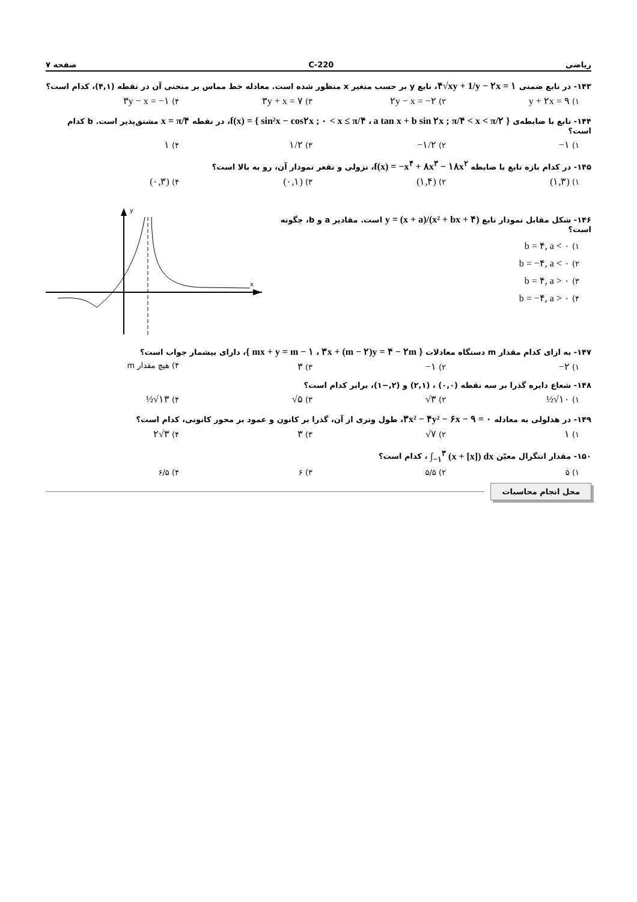ریاضی 220-C صفحه ۷
۱۴۳- در تابع ضمنی ۴√xy + 1/y − ۲x = ۱، تابع y بر حسب متغیر x منظور شده است. معادله خط مماس بر منحنی آن در نقطه (۴,۱)، کدام است؟
۱) y + ۲x = ۹
۲) ۲y − x = −۲
۳) ۳y + x = ۷
۴) ۳y − x = −۱
۱۴۴- تابع با ضابطه‌ی f(x) = { sin²x − cos۲x ; ۰ < x ≤ π/۴ ، a tan x + b sin ۲x ; π/۴ < x < π/۲ }، در نقطه x = π/۴ مشتق‌پذیر است. b کدام است؟
۱) −۱
۲) −۱/۲
۳) ۱/۲
۴) ۱
۱۴۵- در کدام بازه تابع با ضابطه f(x) = −x<sup>۴</sup> + ۸x<sup>۳</sup> − ۱۸x<sup>۲</sup>، نزولی و تقعر نمودار آن، رو به بالا است؟
۱) (۱,۳)
۲) (۱,۴)
۳) (۰,۱)
۴) (۰,۳)
۱۴۶- شکل مقابل نمودار تابع y = (x + a)/(x² + bx + ۴) است. مقادیر a و b، چگونه است؟
۱) b = ۴, a < ۰
۲) b = −۴, a < ۰
۳) b = ۴, a > ۰
۴) b = −۴, a > ۰
y
x
۱۴۷- به ازای کدام مقدار m دستگاه معادلات { mx + y = m − ۱ ، ۳x + (m − ۲)y = ۴ − ۲m }، دارای بیشمار جواب است؟
۱) −۲
۲) −۱
۳) ۳
۴) هیچ مقدار m
۱۴۸- شعاع دایره گذرا بر سه نقطه (۰,۰) ، (۲,۱) و (۲,−۱)، برابر کدام است؟
۱) ½√۱۰
۲) √۳
۳) √۵
۴) ½√۱۳
۱۴۹- در هذلولی به معادله ۳x² − ۴y² − ۶x − ۹ = ۰، طول وتری از آن، گذرا بر کانون و عمود بر محور کانونی، کدام است؟
۱) ۱
۲) √۷
۳) ۳
۴) ۲√۳
۱۵۰- مقدار انتگرال معیّن ∫<sub>−۱</sub><sup>۳</sup> (x + [x]) dx ، کدام است؟
۱) ۵ ۲) ۵/۵ ۳) ۶ ۴) ۶/۵
محل انجام محاسبات